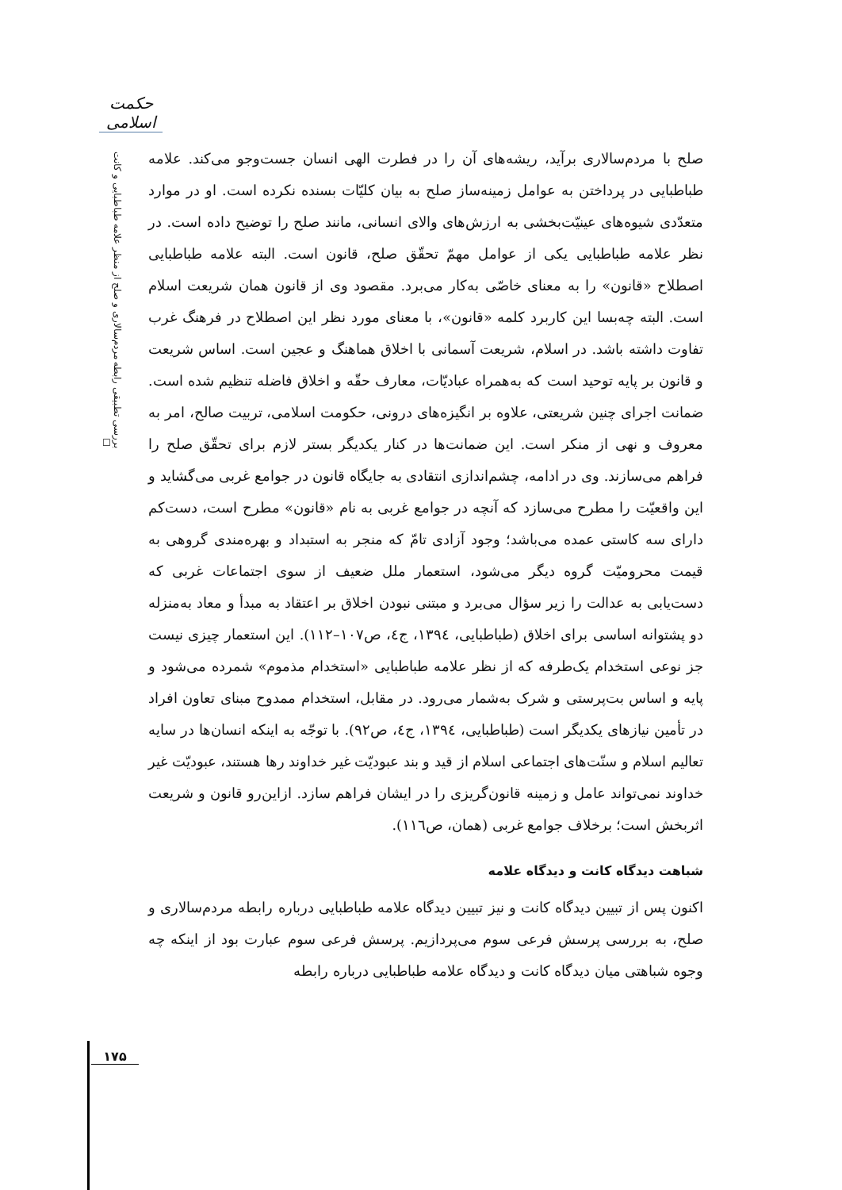حکمت اسلامی
بررسی تطبیقی رابطه مردم‌سالاری و صلح از منظر علامه طباطبایی و کانت ☐
صلح با مردم‌سالاری برآید، ریشه‌های آن را در فطرت الهی انسان جست‌وجو می‌کند. علامه طباطبایی در پرداختن به عوامل زمینه‌ساز صلح به بیان کلیّات بسنده نکرده است. او در موارد متعدّدی شیوه‌های عینیّت‌بخشی به ارزش‌های والای انسانی، مانند صلح را توضیح داده است. در نظر علامه طباطبایی یکی از عوامل مهمّ تحقّق صلح، قانون است. البته علامه طباطبایی اصطلاح «قانون» را به معنای خاصّی به‌کار می‌برد. مقصود وی از قانون همان شریعت اسلام است. البته چه‌بسا این کاربرد کلمه «قانون»، با معنای مورد نظر این اصطلاح در فرهنگ غرب تفاوت داشته باشد. در اسلام، شریعت آسمانی با اخلاق هماهنگ و عجین است. اساس شریعت و قانون بر پایه توحید است که به‌همراه عبادیّات، معارف حقّه و اخلاق فاضله تنظیم شده است. ضمانت اجرای چنین شریعتی، علاوه بر انگیزه‌های درونی، حکومت اسلامی، تربیت صالح، امر به معروف و نهی از منکر است. این ضمانت‌ها در کنار یکدیگر بستر لازم برای تحقّق صلح را فراهم می‌سازند. وی در ادامه، چشم‌اندازی انتقادی به جایگاه قانون در جوامع غربی می‌گشاید و این واقعیّت را مطرح می‌سازد که آنچه در جوامع غربی به نام «قانون» مطرح است، دست‌کم دارای سه کاستی عمده می‌باشد؛ وجود آزادی تامّ که منجر به استبداد و بهره‌مندی گروهی به قیمت محرومیّت گروه دیگر می‌شود، استعمار ملل ضعیف از سوی اجتماعات غربی که دست‌یابی به عدالت را زیر سؤال می‌برد و مبتنی نبودن اخلاق بر اعتقاد به مبدأ و معاد به‌منزله دو پشتوانه اساسی برای اخلاق (طباطبایی، ۱۳۹٤، ج٤، ص۱۰۷–۱۱۲). این استعمار چیزی نیست جز نوعی استخدام یک‌طرفه که از نظر علامه طباطبایی «استخدام مذموم» شمرده می‌شود و پایه و اساس بت‌پرستی و شرک به‌شمار می‌رود. در مقابل، استخدام ممدوح مبنای تعاون افراد در تأمین نیازهای یکدیگر است (طباطبایی، ۱۳۹٤، ج٤، ص۹۲). با توجّه به اینکه انسان‌ها در سایه تعالیم اسلام و سنّت‌های اجتماعی اسلام از قید و بند عبودیّت غیر خداوند رها هستند، عبودیّت غیر خداوند نمی‌تواند عامل و زمینه قانون‌گریزی را در ایشان فراهم سازد. ازاین‌رو قانون و شریعت اثربخش است؛ برخلاف جوامع غربی (همان، ص۱۱٦).
شباهت دیدگاه کانت و دیدگاه علامه
اکنون پس از تبیین دیدگاه کانت و نیز تبیین دیدگاه علامه طباطبایی درباره رابطه مردم‌سالاری و صلح، به بررسی پرسش فرعی سوم می‌پردازیم. پرسش فرعی سوم عبارت بود از اینکه چه وجوه شباهتی میان دیدگاه کانت و دیدگاه علامه طباطبایی درباره رابطه
۱۷۵